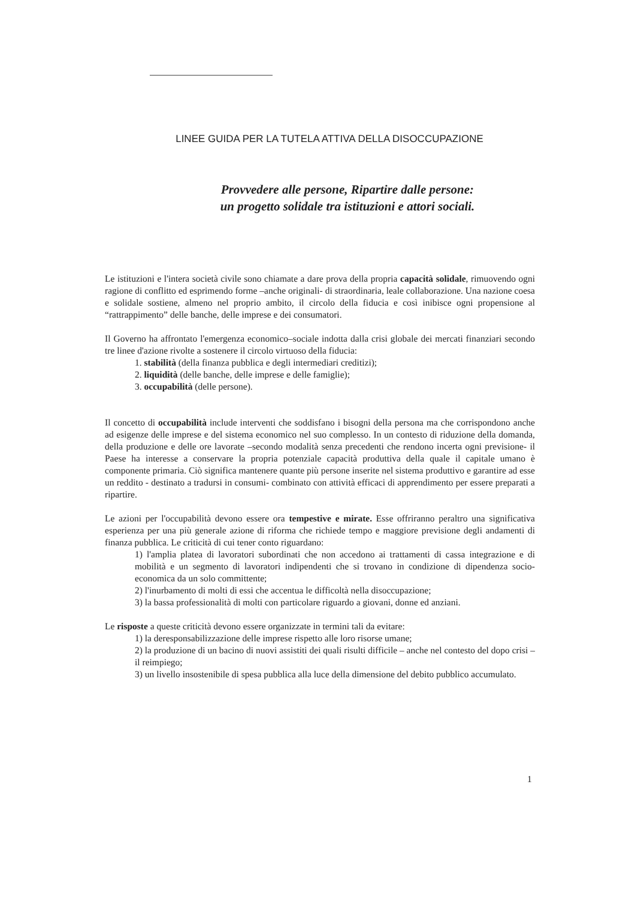LINEE GUIDA PER LA TUTELA ATTIVA DELLA DISOCCUPAZIONE
Provvedere alle persone, Ripartire dalle persone:
un progetto solidale tra istituzioni e attori sociali.
Le istituzioni e l'intera società civile sono chiamate a dare prova della propria capacità solidale, rimuovendo ogni ragione di conflitto ed esprimendo forme –anche originali- di straordinaria, leale collaborazione. Una nazione coesa e solidale sostiene, almeno nel proprio ambito, il circolo della fiducia e così inibisce ogni propensione al “rattrappimento” delle banche, delle imprese e dei consumatori.
Il Governo ha affrontato l'emergenza economico–sociale indotta dalla crisi globale dei mercati finanziari secondo tre linee d'azione rivolte a sostenere il circolo virtuoso della fiducia:
1. stabilità (della finanza pubblica e degli intermediari creditizi);
2. liquidità (delle banche, delle imprese e delle famiglie);
3. occupabilità (delle persone).
Il concetto di occupabilità include interventi che soddisfano i bisogni della persona ma che corrispondono anche ad esigenze delle imprese e del sistema economico nel suo complesso. In un contesto di riduzione della domanda, della produzione e delle ore lavorate –secondo modalità senza precedenti che rendono incerta ogni previsione- il Paese ha interesse a conservare la propria potenziale capacità produttiva della quale il capitale umano è componente primaria. Ciò significa mantenere quante più persone inserite nel sistema produttivo e garantire ad esse un reddito - destinato a tradursi in consumi- combinato con attività efficaci di apprendimento per essere preparati a ripartire.
Le azioni per l'occupabilità devono essere ora tempestive e mirate. Esse offriranno peraltro una significativa esperienza per una più generale azione di riforma che richiede tempo e maggiore previsione degli andamenti di finanza pubblica. Le criticità di cui tener conto riguardano:
1) l'amplia platea di lavoratori subordinati che non accedono ai trattamenti di cassa integrazione e di mobilità e un segmento di lavoratori indipendenti che si trovano in condizione di dipendenza socio-economica da un solo committente;
2) l'inurbamento di molti di essi che accentua le difficoltà nella disoccupazione;
3) la bassa professionalità di molti con particolare riguardo a giovani, donne ed anziani.
Le risposte a queste criticità devono essere organizzate in termini tali da evitare:
1) la deresponsabilizzazione delle imprese rispetto alle loro risorse umane;
2) la produzione di un bacino di nuovi assistiti dei quali risulti difficile – anche nel contesto del dopo crisi – il reimpiego;
3) un livello insostenibile di spesa pubblica alla luce della dimensione del debito pubblico accumulato.
1